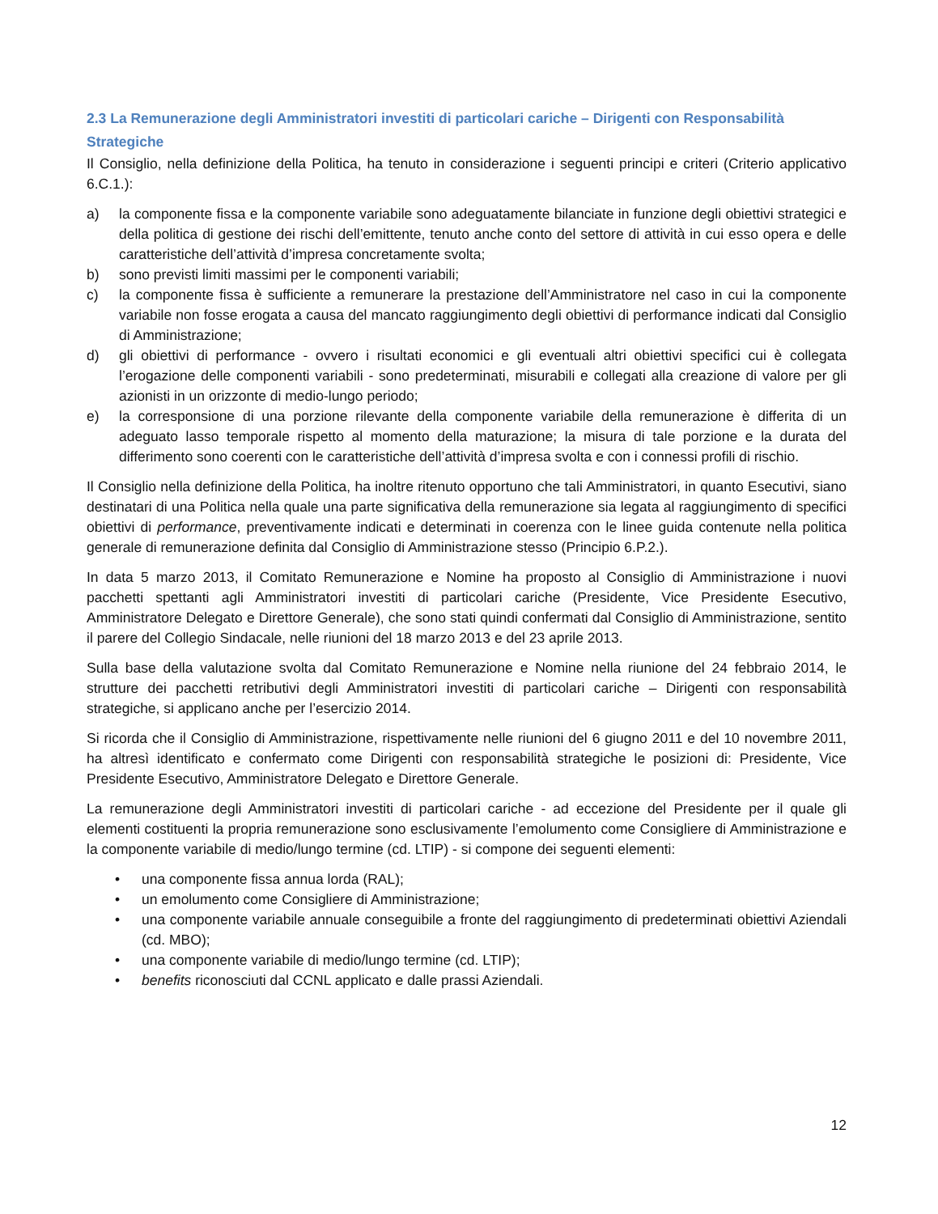2.3 La Remunerazione degli Amministratori investiti di particolari cariche – Dirigenti con Responsabilità Strategiche
Il Consiglio, nella definizione della Politica, ha tenuto in considerazione i seguenti principi e criteri (Criterio applicativo 6.C.1.):
a) la componente fissa e la componente variabile sono adeguatamente bilanciate in funzione degli obiettivi strategici e della politica di gestione dei rischi dell’emittente, tenuto anche conto del settore di attività in cui esso opera e delle caratteristiche dell’attività d’impresa concretamente svolta;
b) sono previsti limiti massimi per le componenti variabili;
c) la componente fissa è sufficiente a remunerare la prestazione dell’Amministratore nel caso in cui la componente variabile non fosse erogata a causa del mancato raggiungimento degli obiettivi di performance indicati dal Consiglio di Amministrazione;
d) gli obiettivi di performance - ovvero i risultati economici e gli eventuali altri obiettivi specifici cui è collegata l’erogazione delle componenti variabili - sono predeterminati, misurabili e collegati alla creazione di valore per gli azionisti in un orizzonte di medio-lungo periodo;
e) la corresponsione di una porzione rilevante della componente variabile della remunerazione è differita di un adeguato lasso temporale rispetto al momento della maturazione; la misura di tale porzione e la durata del differimento sono coerenti con le caratteristiche dell’attività d’impresa svolta e con i connessi profili di rischio.
Il Consiglio nella definizione della Politica, ha inoltre ritenuto opportuno che tali Amministratori, in quanto Esecutivi, siano destinatari di una Politica nella quale una parte significativa della remunerazione sia legata al raggiungimento di specifici obiettivi di performance, preventivamente indicati e determinati in coerenza con le linee guida contenute nella politica generale di remunerazione definita dal Consiglio di Amministrazione stesso (Principio 6.P.2.).
In data 5 marzo 2013, il Comitato Remunerazione e Nomine ha proposto al Consiglio di Amministrazione i nuovi pacchetti spettanti agli Amministratori investiti di particolari cariche (Presidente, Vice Presidente Esecutivo, Amministratore Delegato e Direttore Generale), che sono stati quindi confermati dal Consiglio di Amministrazione, sentito il parere del Collegio Sindacale, nelle riunioni del 18 marzo 2013 e del 23 aprile 2013.
Sulla base della valutazione svolta dal Comitato Remunerazione e Nomine nella riunione del 24 febbraio 2014, le strutture dei pacchetti retributivi degli Amministratori investiti di particolari cariche – Dirigenti con responsabilità strategiche, si applicano anche per l’esercizio 2014.
Si ricorda che il Consiglio di Amministrazione, rispettivamente nelle riunioni del 6 giugno 2011 e del 10 novembre 2011, ha altresì identificato e confermato come Dirigenti con responsabilità strategiche le posizioni di: Presidente, Vice Presidente Esecutivo, Amministratore Delegato e Direttore Generale.
La remunerazione degli Amministratori investiti di particolari cariche - ad eccezione del Presidente per il quale gli elementi costituenti la propria remunerazione sono esclusivamente l’emolumento come Consigliere di Amministrazione e la componente variabile di medio/lungo termine (cd. LTIP) - si compone dei seguenti elementi:
• una componente fissa annua lorda (RAL);
• un emolumento come Consigliere di Amministrazione;
• una componente variabile annuale conseguibile a fronte del raggiungimento di predeterminati obiettivi Aziendali (cd. MBO);
• una componente variabile di medio/lungo termine (cd. LTIP);
• benefits riconosciuti dal CCNL applicato e dalle prassi Aziendali.
12